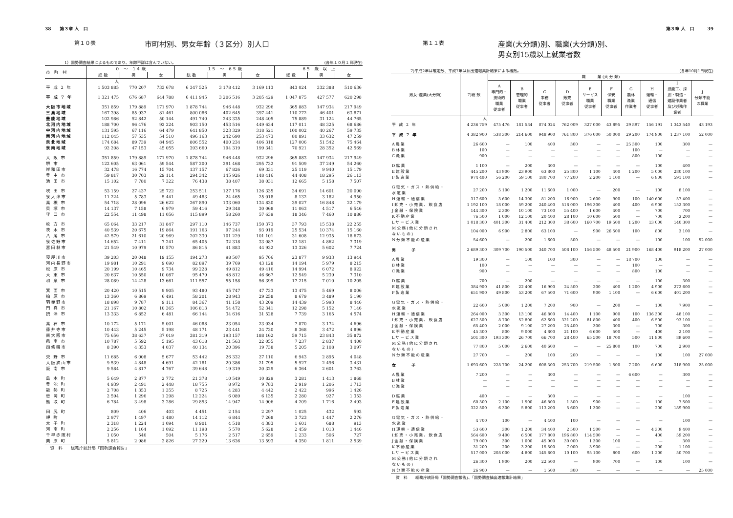38　　第３章 人　口
第１０表
市町村別、男女年齢（３区分）別人口
1）国勢調査結果によるものであり、年齢不詳は含んでいない。 (各年１０月１日現在)
| 市 町 村 | ０ ～ １４ 歳 | | | １５ ～ ６５ 歳 | | | ６５ 歳 以 上 | | |
| --- | --- | --- | --- | --- | --- | --- | --- | --- | --- |
| | 総 数 | 男 | 女 | 総 数 | 男 | 女 | 総 数 | 男 | 女 |
| | 人 | | | | | | | | |
| 平 成 2 年 | 1 503 885 | 770 207 | 733 678 | 6 347 525 | 3 178 412 | 3 169 113 | 843 024 | 332 388 | 510 636 |
| 平 成 7 年 | 1 321 475 | 676 687 | 644 788 | 6 411 945 | 3 206 516 | 3 205 429 | 1 047 875 | 427 577 | 620 298 |
| 大阪市地域 | 351 859 | 179 889 | 171 970 | 1 878 744 | 946 448 | 932 296 | 365 883 | 147 934 | 217 949 |
| 三島地域 | 167 398 | 85 937 | 81 461 | 800 086 | 402 645 | 397 441 | 110 272 | 46 401 | 63 871 |
| 豊能地域 | 102 986 | 52 842 | 50 144 | 491 740 | 243 335 | 248 405 | 75 889 | 31 124 | 44 765 |
| 北河内地域 | 188 700 | 96 476 | 92 224 | 903 150 | 453 516 | 449 634 | 117 011 | 48 325 | 68 686 |
| 中河内地域 | 131 595 | 67 116 | 64 479 | 641 850 | 323 329 | 318 521 | 100 002 | 40 267 | 59 735 |
| 南河内地域 | 112 045 | 57 535 | 54 510 | 496 163 | 242 690 | 253 473 | 80 891 | 33 632 | 47 259 |
| 泉北地域 | 174 684 | 89 739 | 84 945 | 806 552 | 400 234 | 406 318 | 127 006 | 51 542 | 75 464 |
| 泉南地域 | 92 208 | 47 153 | 45 055 | 393 660 | 194 319 | 199 341 | 70 921 | 28 352 | 42 569 |
| 大 阪 市 | 351 859 | 179 889 | 171 970 | 1 878 744 | 946 448 | 932 296 | 365 883 | 147 934 | 217 949 |
| 堺 市 | 122 605 | 63 061 | 59 544 | 587 200 | 291 468 | 295 732 | 91 509 | 37 249 | 54 260 |
| 岸和田市 | 32 478 | 16 774 | 15 704 | 137 157 | 67 826 | 69 331 | 25 119 | 9 940 | 15 179 |
| 豊 中 市 | 59 817 | 30 703 | 29 114 | 294 342 | 145 926 | 148 416 | 44 408 | 18 295 | 26 113 |
| 池 田 市 | 15 102 | 7 780 | 7 322 | 76 438 | 38 407 | 38 031 | 12 665 | 5 158 | 7 507 |
| 吹 田 市 | 53 159 | 27 437 | 25 722 | 253 511 | 127 176 | 126 335 | 34 691 | 14 601 | 20 090 |
| 泉大津市 | 11 224 | 5 783 | 5 441 | 49 483 | 24 465 | 25 018 | 8 132 | 3 182 | 4 950 |
| 高 槻 市 | 54 718 | 28 096 | 26 622 | 267 890 | 133 060 | 134 830 | 39 027 | 16 848 | 22 179 |
| 貝 塚 市 | 14 137 | 7 158 | 6 979 | 59 416 | 29 348 | 30 068 | 11 063 | 4 517 | 6 546 |
| 守 口 市 | 22 554 | 11 498 | 11 056 | 115 899 | 58 260 | 57 639 | 18 346 | 7 460 | 10 886 |
| 枚 方 市 | 65 064 | 33 217 | 31 847 | 297 110 | 146 737 | 150 373 | 37 793 | 15 538 | 22 255 |
| 茨 木 市 | 40 539 | 20 675 | 19 864 | 191 163 | 97 244 | 93 919 | 25 534 | 10 374 | 15 160 |
| 八 尾 市 | 42 579 | 21 610 | 20 969 | 202 330 | 101 229 | 101 101 | 31 608 | 12 935 | 18 673 |
| 泉佐野市 | 14 652 | 7 411 | 7 241 | 65 405 | 32 318 | 33 087 | 12 181 | 4 862 | 7 319 |
| 富田林市 | 21 549 | 10 979 | 10 570 | 86 815 | 41 883 | 44 932 | 13 326 | 5 602 | 7 724 |
| 寝屋川市 | 39 203 | 20 048 | 19 155 | 194 273 | 98 507 | 95 766 | 23 877 | 9 933 | 13 944 |
| 河内長野市 | 19 981 | 10 291 | 9 690 | 82 897 | 39 769 | 43 128 | 14 194 | 5 979 | 8 215 |
| 松 原 市 | 20 199 | 10 465 | 9 734 | 99 228 | 49 812 | 49 416 | 14 994 | 6 072 | 8 922 |
| 大 東 市 | 20 637 | 10 550 | 10 087 | 95 479 | 48 812 | 46 667 | 12 549 | 5 239 | 7 310 |
| 和 泉 市 | 28 089 | 14 428 | 13 661 | 111 557 | 55 158 | 56 399 | 17 215 | 7 010 | 10 205 |
| 箕 面 市 | 20 420 | 10 515 | 9 905 | 93 480 | 45 747 | 47 733 | 13 475 | 5 469 | 8 006 |
| 柏 原 市 | 13 360 | 6 869 | 6 491 | 58 201 | 28 943 | 29 258 | 8 679 | 3 489 | 5 190 |
| 羽曳野市 | 18 898 | 9 787 | 9 111 | 84 367 | 41 158 | 43 209 | 14 439 | 5 993 | 8 446 |
| 門 真 市 | 21 167 | 10 802 | 10 365 | 106 813 | 54 472 | 52 341 | 12 298 | 5 152 | 7 146 |
| 摂 津 市 | 13 333 | 6 852 | 6 481 | 66 144 | 34 616 | 31 528 | 7 739 | 3 165 | 4 574 |
| 高 石 市 | 10 172 | 5 171 | 5 001 | 46 088 | 23 054 | 23 034 | 7 870 | 3 174 | 4 696 |
| 藤井寺市 | 10 443 | 5 245 | 5 198 | 48 171 | 23 441 | 24 730 | 8 368 | 3 472 | 4 896 |
| 東大阪市 | 75 656 | 38 637 | 37 019 | 381 319 | 193 157 | 188 162 | 59 715 | 23 843 | 35 872 |
| 泉 南 市 | 10 787 | 5 592 | 5 195 | 43 618 | 21 563 | 22 055 | 7 237 | 2 837 | 4 400 |
| 四條畷市 | 8 390 | 4 353 | 4 037 | 40 134 | 20 396 | 19 738 | 5 205 | 2 108 | 3 097 |
| 交 野 市 | 11 685 | 6 008 | 5 677 | 53 442 | 26 332 | 27 110 | 6 943 | 2 895 | 4 048 |
| 大阪狭山市 | 9 539 | 4 848 | 4 691 | 42 181 | 20 386 | 21 795 | 5 927 | 2 496 | 3 431 |
| 阪 南 市 | 9 584 | 4 817 | 4 767 | 39 648 | 19 319 | 20 329 | 6 364 | 2 601 | 3 763 |
| 島 本 町 | 5 649 | 2 877 | 2 772 | 21 378 | 10 549 | 10 829 | 3 281 | 1 413 | 1 868 |
| 豊 能 町 | 4 939 | 2 491 | 2 448 | 18 755 | 8 972 | 9 783 | 2 919 | 1 206 | 1 713 |
| 能 勢 町 | 2 708 | 1 353 | 1 355 | 8 725 | 4 283 | 4 442 | 2 422 | 996 | 1 426 |
| 忠 岡 町 | 2 594 | 1 296 | 1 298 | 12 224 | 6 089 | 6 135 | 2 280 | 927 | 1 353 |
| 熊 取 町 | 6 784 | 3 498 | 3 286 | 29 853 | 14 947 | 14 906 | 4 209 | 1 716 | 2 493 |
| 田 尻 町 | 809 | 406 | 403 | 4 451 | 2 154 | 2 297 | 1 025 | 432 | 593 |
| 岬 町 | 2 977 | 1 497 | 1 480 | 14 112 | 6 844 | 7 268 | 3 723 | 1 447 | 2 276 |
| 太 子 町 | 2 318 | 1 224 | 1 094 | 8 901 | 4 518 | 4 383 | 1 601 | 688 | 913 |
| 河 南 町 | 2 256 | 1 164 | 1 092 | 11 198 | 5 570 | 5 628 | 2 459 | 1 013 | 1 446 |
| 千早赤阪村 | 1 050 | 546 | 504 | 5 176 | 2 517 | 2 659 | 1 233 | 506 | 727 |
| 美 原 町 | 5 812 | 2 986 | 2 826 | 27 229 | 13 636 | 13 593 | 4 350 | 1 811 | 2 539 |
| 資 料 総務庁統計局「国勢調査報告」 | | | | | | | | | |
第３章 人　口　　　39
第１１表
産業(大分類)別、職業(大分類)別、
男女別15歳以上就業者数
7)平成2年は確定数、平成7年は抽出速報集計結果による概数。 (各年10月1日現在)
| 男女･産業(大分類) | 7)総 数 | 職 業 (大 分 類) | | | | | | | | | |
| --- | --- | --- | --- | --- | --- | --- | --- | --- | --- | --- | --- |
| | | A 専門的・ 技術的 職業 従事者 | B 管理的 職業 従事者 | C 事務 従事者 | D 販売 従事者 | E サービス 職業 従事者 | F 保安 職業 従事者 | G 農林 漁業 作業者 | H 運輸・ 通信 従事者 | I 技能工、採 掘・製造・ 建設作業者 及び労務作 業者 | J 分類不能 の職業 |
| | 人 | | | | | | | | | | |
| 平 成 2 年 | 4 236 759 | 475 476 | 181 534 | 874 024 | 762 009 | 327 000 | 43 895 | 29 897 | 156 191 | 1 343 540 | 43 193 |
| 平 成 7 年 | 4 382 900 | 538 300 | 214 600 | 948 900 | 761 800 | 376 000 | 50 000 | 29 200 | 174 900 | 1 237 100 | 52 000 |
| A農業 | 26 600 | — | 100 | 400 | 300 | — | — | 25 300 | 100 | 300 | — |
| B林業 | 100 | — | — | — | — | — | — | 100 | — | — | — |
| C漁業 | 900 | — | — | — | — | — | — | 800 | 100 | — | — |
| D鉱業 | 1 100 | — | 200 | 300 | — | — | — | — | 100 | 400 | — |
| E建設業 | 445 200 | 43 900 | 23 900 | 63 800 | 25 800 | 1 100 | 400 | 1 200 | 5 000 | 280 100 | — |
| F製造業 | 974 400 | 56 200 | 59 100 | 180 700 | 77 200 | 2 200 | 1 100 | — | 6 800 | 591 100 | — |
| G電気・ガス・熱供給・ 水道業 | 27 200 | 5 100 | 1 200 | 11 600 | 1 000 | — | 200 | — | 100 | 8 100 | — |
| H運輸・通信業 | 317 600 | 3 600 | 14 300 | 81 200 | 16 900 | 2 600 | 900 | 100 | 140 600 | 57 400 | — |
| I卸売・小売業、飲食店 | 1 192 100 | 18 000 | 59 200 | 240 400 | 518 000 | 196 300 | 400 | 400 | 6 900 | 152 300 | — |
| J金融・保険業 | 144 300 | 2 300 | 10 100 | 73 100 | 55 400 | 1 600 | 400 | — | 700 | 700 | — |
| K不動産業 | 76 500 | 1 000 | 12 100 | 20 400 | 28 100 | 10 600 | 500 | — | 700 | 3 200 | — |
| Lサービス業 | 1 018 300 | 401 300 | 31 400 | 212 300 | 38 600 | 160 700 | 19 500 | 1 200 | 13 000 | 140 300 | — |
| M公務(他に分類され ないもの) | 104 000 | 6 900 | 2 800 | 63 100 | — | 900 | 26 500 | 100 | 800 | 3 100 | — |
| N分類不能の産業 | 54 600 | — | 200 | 1 600 | 500 | — | — | — | 100 | 100 | 52 000 |
| 男 子 | 2 689 300 | 309 700 | 190 500 | 340 700 | 508 100 | 156 500 | 48 500 | 21 900 | 168 400 | 918 200 | 27 000 |
| A農業 | 19 300 | — | 100 | 100 | 300 | — | — | 18 700 | 100 | — | — |
| B林業 | 100 | — | — | — | — | — | — | 100 | — | — | — |
| C漁業 | 900 | — | — | — | — | — | — | 800 | 100 | — | — |
| D鉱業 | 700 | — | 200 | — | — | — | — | — | 100 | 300 | — |
| E建設業 | 384 900 | 41 800 | 22 400 | 16 900 | 24 500 | 200 | 400 | 1 200 | 4 900 | 272 600 | — |
| F製造業 | 651 900 | 49 800 | 53 200 | 67 500 | 71 600 | 900 | 1 100 | — | 6 600 | 401 200 | — |
| G電気・ガス・熱供給・ 水道業 | 22 600 | 5 000 | 1 200 | 7 200 | 900 | — | 200 | — | 100 | 7 900 | — |
| H運輸・通信業 | 264 000 | 3 300 | 13 100 | 46 800 | 14 400 | 1 100 | 900 | 100 | 136 300 | 48 100 | — |
| I卸売・小売業、飲食店 | 627 500 | 8 700 | 52 800 | 62 600 | 321 200 | 81 800 | 400 | 400 | 6 500 | 93 100 | — |
| J金融・保険業 | 65 400 | 2 000 | 9 100 | 27 200 | 25 400 | 300 | 300 | — | 700 | 300 | — |
| K不動産業 | 45 300 | 800 | 9 000 | 4 800 | 21 100 | 6 600 | 500 | — | 400 | 2 100 | — |
| Lサービス業 | 501 300 | 193 300 | 26 700 | 66 700 | 28 400 | 65 500 | 18 700 | 500 | 11 800 | 89 600 | — |
| M公務(他に分類され ないもの) | 77 800 | 5 000 | 2 600 | 40 600 | — | — | 25 800 | 100 | 700 | 2 900 | — |
| N分類不能の産業 | 27 700 | — | 200 | 100 | 200 | — | — | — | 100 | 100 | 27 000 |
| 女 子 | 1 693 600 | 228 700 | 24 200 | 608 300 | 253 700 | 219 500 | 1 500 | 7 200 | 6 600 | 318 900 | 25 000 |
| A農業 | 7 200 | — | — | 300 | — | — | — | 6 600 | — | 300 | — |
| B林業 | — | — | — | — | — | — | — | — | — | — | — |
| C漁業 | — | — | — | — | — | — | — | — | — | — | — |
| D鉱業 | 400 | — | — | 300 | — | — | — | — | — | 100 | — |
| E建設業 | 60 300 | 2 100 | 1 500 | 46 800 | 1 300 | 900 | — | — | 100 | 7 500 | — |
| F製造業 | 322 500 | 6 300 | 5 800 | 113 200 | 5 600 | 1 300 | — | — | 200 | 189 900 | — |
| G電気・ガス・熱供給・ 水道業 | 4 700 | 100 | — | 4 400 | 100 | — | — | — | — | 100 | — |
| H運輸・通信業 | 53 600 | 300 | 1 200 | 34 400 | 2 500 | 1 500 | — | — | 4 300 | 9 400 | — |
| I卸売・小売業、飲食店 | 564 600 | 9 400 | 6 500 | 177 800 | 196 800 | 114 500 | — | — | 400 | 59 200 | — |
| J金融・保険業 | 79 000 | 300 | 1 000 | 45 900 | 30 000 | 1 300 | 100 | — | — | 300 | — |
| K不動産業 | 31 200 | 200 | 3 200 | 15 500 | 7 000 | 3 900 | — | — | 200 | 1 100 | — |
| Lサービス業 | 517 000 | 208 000 | 4 800 | 145 600 | 10 100 | 95 100 | 800 | 600 | 1 200 | 50 700 | — |
| M公務(他に分類され ないもの) | 26 300 | 1 900 | 200 | 22 500 | — | 900 | 700 | — | 100 | 100 | — |
| N分類不能の産業 | 26 900 | — | — | 1 500 | 300 | — | — | — | — | — | 25 000 |
| 資 料 総務庁統計局「国勢調査報告」、「国勢調査抽出速報集計結果」 | | | | | | | | | | | |